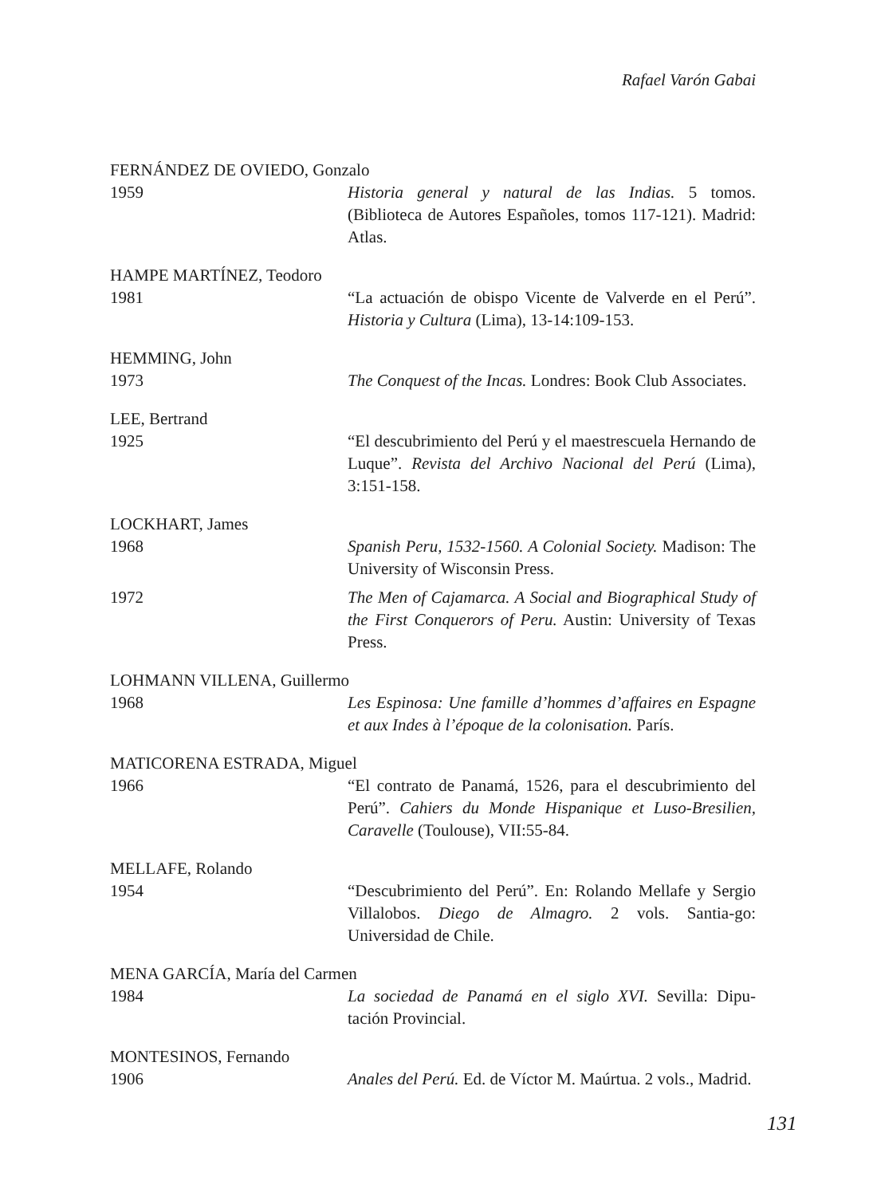Rafael Varón Gabai
FERNÁNDEZ DE OVIEDO, Gonzalo
1959 Historia general y natural de las Indias. 5 tomos. (Biblioteca de Autores Españoles, tomos 117-121). Madrid: Atlas.
HAMPE MARTÍNEZ, Teodoro
1981 “La actuación de obispo Vicente de Valverde en el Perú”. Historia y Cultura (Lima), 13-14:109-153.
HEMMING, John
1973 The Conquest of the Incas. Londres: Book Club Associates.
LEE, Bertrand
1925 “El descubrimiento del Perú y el maestrescuela Hernando de Luque”. Revista del Archivo Nacional del Perú (Lima), 3:151-158.
LOCKHART, James
1968 Spanish Peru, 1532-1560. A Colonial Society. Madison: The University of Wisconsin Press.
1972 The Men of Cajamarca. A Social and Biographical Study of the First Conquerors of Peru. Austin: University of Texas Press.
LOHMANN VILLENA, Guillermo
1968 Les Espinosa: Une famille d’hommes d’affaires en Espagne et aux Indes à l’époque de la colonisation. París.
MATICORENA ESTRADA, Miguel
1966 “El contrato de Panamá, 1526, para el descubrimiento del Perú”. Cahiers du Monde Hispanique et Luso-Bresilien, Caravelle (Toulouse), VII:55-84.
MELLAFE, Rolando
1954 “Descubrimiento del Perú”. En: Rolando Mellafe y Sergio Villalobos. Diego de Almagro. 2 vols. Santia-go: Universidad de Chile.
MENA GARCÍA, María del Carmen
1984 La sociedad de Panamá en el siglo XVI. Sevilla: Dipu-tación Provincial.
MONTESINOS, Fernando
1906 Anales del Perú. Ed. de Víctor M. Maúrtua. 2 vols., Madrid.
131